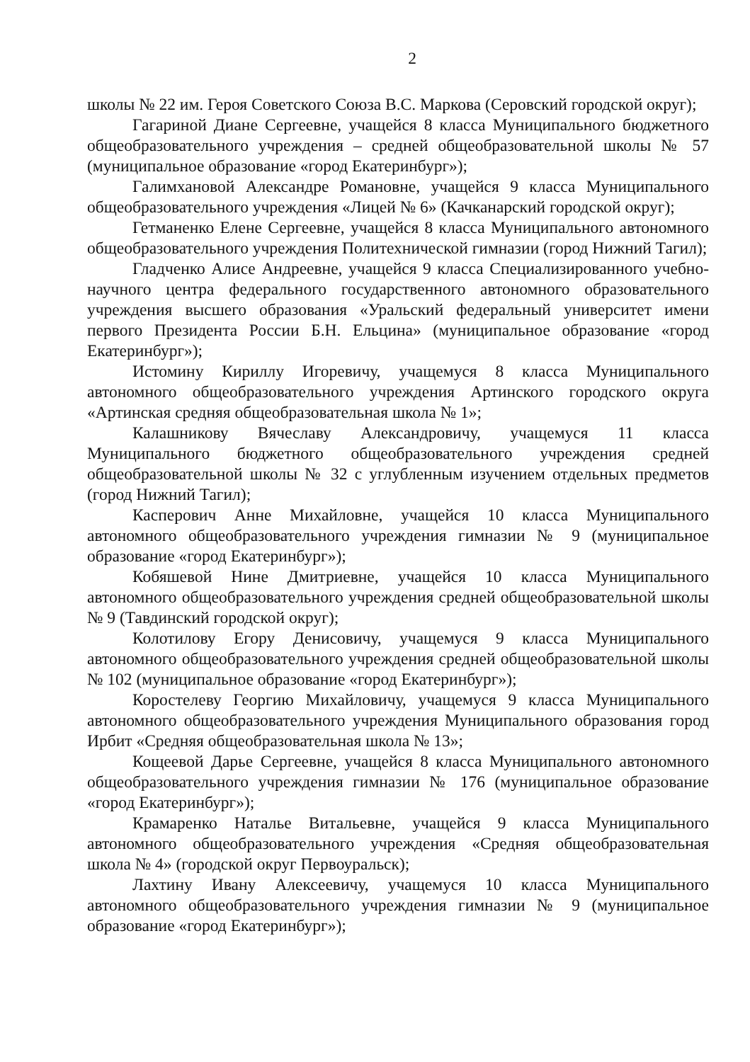2
школы № 22 им. Героя Советского Союза В.С. Маркова (Серовский городской округ);
Гагариной Диане Сергеевне, учащейся 8 класса Муниципального бюджетного общеобразовательного учреждения – средней общеобразовательной школы № 57 (муниципальное образование «город Екатеринбург»);
Галимхановой Александре Романовне, учащейся 9 класса Муниципального общеобразовательного учреждения «Лицей № 6» (Качканарский городской округ);
Гетманенко Елене Сергеевне, учащейся 8 класса Муниципального автономного общеобразовательного учреждения Политехнической гимназии (город Нижний Тагил);
Гладченко Алисе Андреевне, учащейся 9 класса Специализированного учебно-научного центра федерального государственного автономного образовательного учреждения высшего образования «Уральский федеральный университет имени первого Президента России Б.Н. Ельцина» (муниципальное образование «город Екатеринбург»);
Истомину Кириллу Игоревичу, учащемуся 8 класса Муниципального автономного общеобразовательного учреждения Артинского городского округа «Артинская средняя общеобразовательная школа № 1»;
Калашникову Вячеславу Александровичу, учащемуся 11 класса Муниципального бюджетного общеобразовательного учреждения средней общеобразовательной школы № 32 с углубленным изучением отдельных предметов (город Нижний Тагил);
Касперович Анне Михайловне, учащейся 10 класса Муниципального автономного общеобразовательного учреждения гимназии № 9 (муниципальное образование «город Екатеринбург»);
Кобяшевой Нине Дмитриевне, учащейся 10 класса Муниципального автономного общеобразовательного учреждения средней общеобразовательной школы № 9 (Тавдинский городской округ);
Колотилову Егору Денисовичу, учащемуся 9 класса Муниципального автономного общеобразовательного учреждения средней общеобразовательной школы № 102 (муниципальное образование «город Екатеринбург»);
Коростелеву Георгию Михайловичу, учащемуся 9 класса Муниципального автономного общеобразовательного учреждения Муниципального образования город Ирбит «Средняя общеобразовательная школа № 13»;
Кощеевой Дарье Сергеевне, учащейся 8 класса Муниципального автономного общеобразовательного учреждения гимназии № 176 (муниципальное образование «город Екатеринбург»);
Крамаренко Наталье Витальевне, учащейся 9 класса Муниципального автономного общеобразовательного учреждения «Средняя общеобразовательная школа № 4» (городской округ Первоуральск);
Лахтину Ивану Алексеевичу, учащемуся 10 класса Муниципального автономного общеобразовательного учреждения гимназии № 9 (муниципальное образование «город Екатеринбург»);